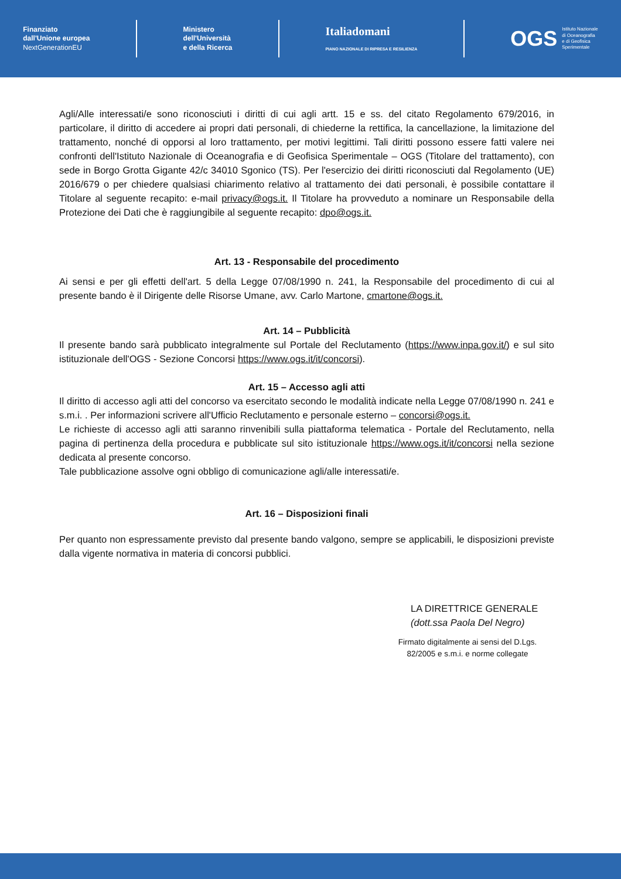Finanziato
dall'Unione europea
NextGenerationEU
Ministero
dell'Università
e della Ricerca
Italiadomani
PIANO NAZIONALE DI RIPRESA E RESILIENZA
OGS Istituto Nazionale
di Oceanografia
e di Geofisica
Sperimentale
Agli/Alle interessati/e sono riconosciuti i diritti di cui agli artt. 15 e ss. del citato Regolamento 679/2016, in particolare, il diritto di accedere ai propri dati personali, di chiederne la rettifica, la cancellazione, la limitazione del trattamento, nonché di opporsi al loro trattamento, per motivi legittimi. Tali diritti possono essere fatti valere nei confronti dell'Istituto Nazionale di Oceanografia e di Geofisica Sperimentale – OGS (Titolare del trattamento), con sede in Borgo Grotta Gigante 42/c 34010 Sgonico (TS). Per l'esercizio dei diritti riconosciuti dal Regolamento (UE) 2016/679 o per chiedere qualsiasi chiarimento relativo al trattamento dei dati personali, è possibile contattare il Titolare al seguente recapito: e-mail privacy@ogs.it. Il Titolare ha provveduto a nominare un Responsabile della Protezione dei Dati che è raggiungibile al seguente recapito: dpo@ogs.it.
Art. 13 - Responsabile del procedimento
Ai sensi e per gli effetti dell'art. 5 della Legge 07/08/1990 n. 241, la Responsabile del procedimento di cui al presente bando è il Dirigente delle Risorse Umane, avv. Carlo Martone, cmartone@ogs.it.
Art. 14 – Pubblicità
Il presente bando sarà pubblicato integralmente sul Portale del Reclutamento (https://www.inpa.gov.it/) e sul sito istituzionale dell'OGS - Sezione Concorsi https://www.ogs.it/it/concorsi).
Art. 15 – Accesso agli atti
Il diritto di accesso agli atti del concorso va esercitato secondo le modalità indicate nella Legge 07/08/1990 n. 241 e s.m.i. . Per informazioni scrivere all'Ufficio Reclutamento e personale esterno – concorsi@ogs.it.
Le richieste di accesso agli atti saranno rinvenibili sulla piattaforma telematica - Portale del Reclutamento, nella pagina di pertinenza della procedura e pubblicate sul sito istituzionale https://www.ogs.it/it/concorsi nella sezione dedicata al presente concorso.
Tale pubblicazione assolve ogni obbligo di comunicazione agli/alle interessati/e.
Art. 16 – Disposizioni finali
Per quanto non espressamente previsto dal presente bando valgono, sempre se applicabili, le disposizioni previste dalla vigente normativa in materia di concorsi pubblici.
LA DIRETTRICE GENERALE
(dott.ssa Paola Del Negro)
Firmato digitalmente ai sensi del D.Lgs. 82/2005 e s.m.i. e norme collegate